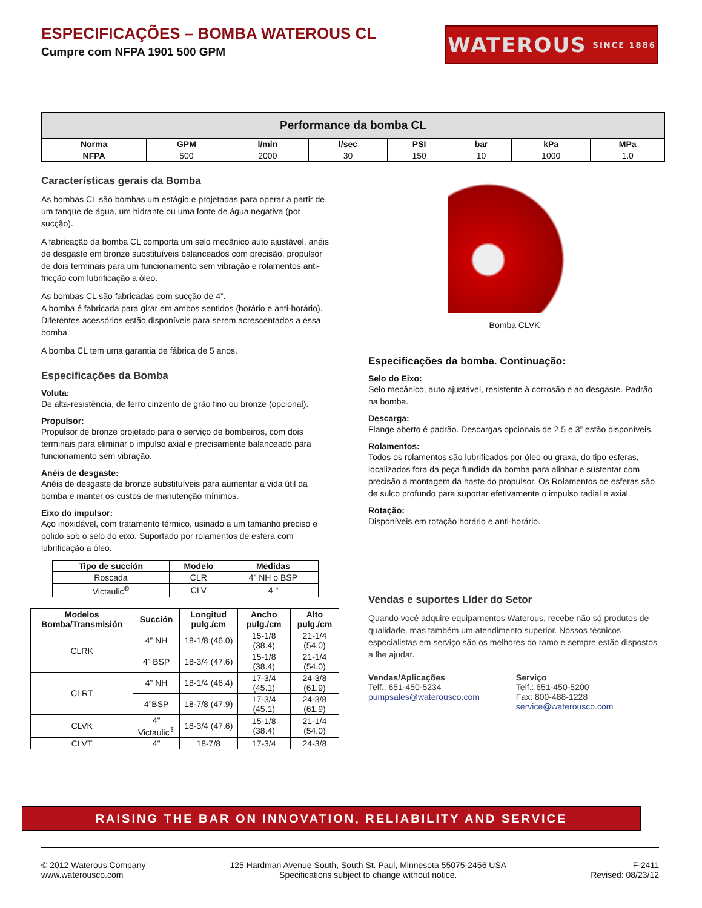ESPECIFICAÇÕES – BOMBA WATEROUS CL
Cumpre com NFPA 1901 500 GPM
WATEROUS SINCE 1886
Performance da bomba CL
| Norma | GPM | l/min | l/sec | PSI | bar | kPa | MPa |
| --- | --- | --- | --- | --- | --- | --- | --- |
| NFPA | 500 | 2000 | 30 | 150 | 10 | 1000 | 1.0 |
Características gerais da Bomba
As bombas CL são bombas um estágio e projetadas para operar a partir de um tanque de água, um hidrante ou uma fonte de água negativa (por sucção).
A fabricação da bomba CL comporta um selo mecânico auto ajustável, anéis de desgaste em bronze substituíveis balanceados com precisão, propulsor de dois terminais para um funcionamento sem vibração e rolamentos anti-fricção com lubrificação a óleo.
As bombas CL são fabricadas com sucção de 4”.
A bomba é fabricada para girar em ambos sentidos (horário e anti-horário). Diferentes acessórios estão disponíveis para serem acrescentados a essa bomba.
A bomba CL tem uma garantia de fábrica de 5 anos.
Especificações da Bomba
Voluta:
De alta-resistência, de ferro cinzento de grão fino ou bronze (opcional).
Propulsor:
Propulsor de bronze projetado para o serviço de bombeiros, com dois terminais para eliminar o impulso axial e precisamente balanceado para funcionamento sem vibração.
Anéis de desgaste:
Anéis de desgaste de bronze substituíveis para aumentar a vida útil da bomba e manter os custos de manutenção mínimos.
Eixo do impulsor:
Aço inoxidável, com tratamento térmico, usinado a um tamanho preciso e polido sob o selo do eixo. Suportado por rolamentos de esfera com lubrificação a óleo.
| Tipo de succión | Modelo | Medidas |
| --- | --- | --- |
| Roscada | CLR | 4” NH o BSP |
| Victaulic<sup>®</sup> | CLV | 4 “ |
| Modelos Bomba/Transmisión | Succión | Longitud pulg./cm | Ancho pulg./cm | Alto pulg./cm |
| --- | --- | --- | --- | --- |
| CLRK | 4” NH | 18-1/8 (46.0) | 15-1/8 (38.4) | 21-1/4 (54.0) |
| | 4” BSP | 18-3/4 (47.6) | 15-1/8 (38.4) | 21-1/4 (54.0) |
| CLRT | 4” NH | 18-1/4 (46.4) | 17-3/4 (45.1) | 24-3/8 (61.9) |
| | 4”BSP | 18-7/8 (47.9) | 17-3/4 (45.1) | 24-3/8 (61.9) |
| CLVK | 4” Victaulic<sup>®</sup> | 18-3/4 (47.6) | 15-1/8 (38.4) | 21-1/4 (54.0) |
| CLVT | 4” | 18-7/8 | 17-3/4 | 24-3/8 |
Bomba CLVK
Especificações da bomba. Continuação:
Selo do Eixo:
Selo mecânico, auto ajustável, resistente à corrosão e ao desgaste. Padrão na bomba.
Descarga:
Flange aberto é padrão. Descargas opcionais de 2,5 e 3” estão disponíveis.
Rolamentos:
Todos os rolamentos são lubrificados por óleo ou graxa, do tipo esferas, localizados fora da peça fundida da bomba para alinhar e sustentar com precisão a montagem da haste do propulsor. Os Rolamentos de esferas são de sulco profundo para suportar efetivamente o impulso radial e axial.
Rotação:
Disponíveis em rotação horário e anti-horário.
Vendas e suportes Líder do Setor
Quando você adquire equipamentos Waterous, recebe não só produtos de qualidade, mas também um atendimento superior. Nossos técnicos especialistas em serviço são os melhores do ramo e sempre estão dispostos a lhe ajudar.
Vendas/Aplicações
Telf.: 651-450-5234
pumpsales@waterousco.com
Serviço
Telf.: 651-450-5200
Fax: 800-488-1228
service@waterousco.com
RAISING THE BAR ON INNOVATION, RELIABILITY AND SERVICE
© 2012 Waterous Company
www.waterousco.com
125 Hardman Avenue South, South St. Paul, Minnesota 55075-2456 USA
Specifications subject to change without notice.
F-2411
Revised: 08/23/12